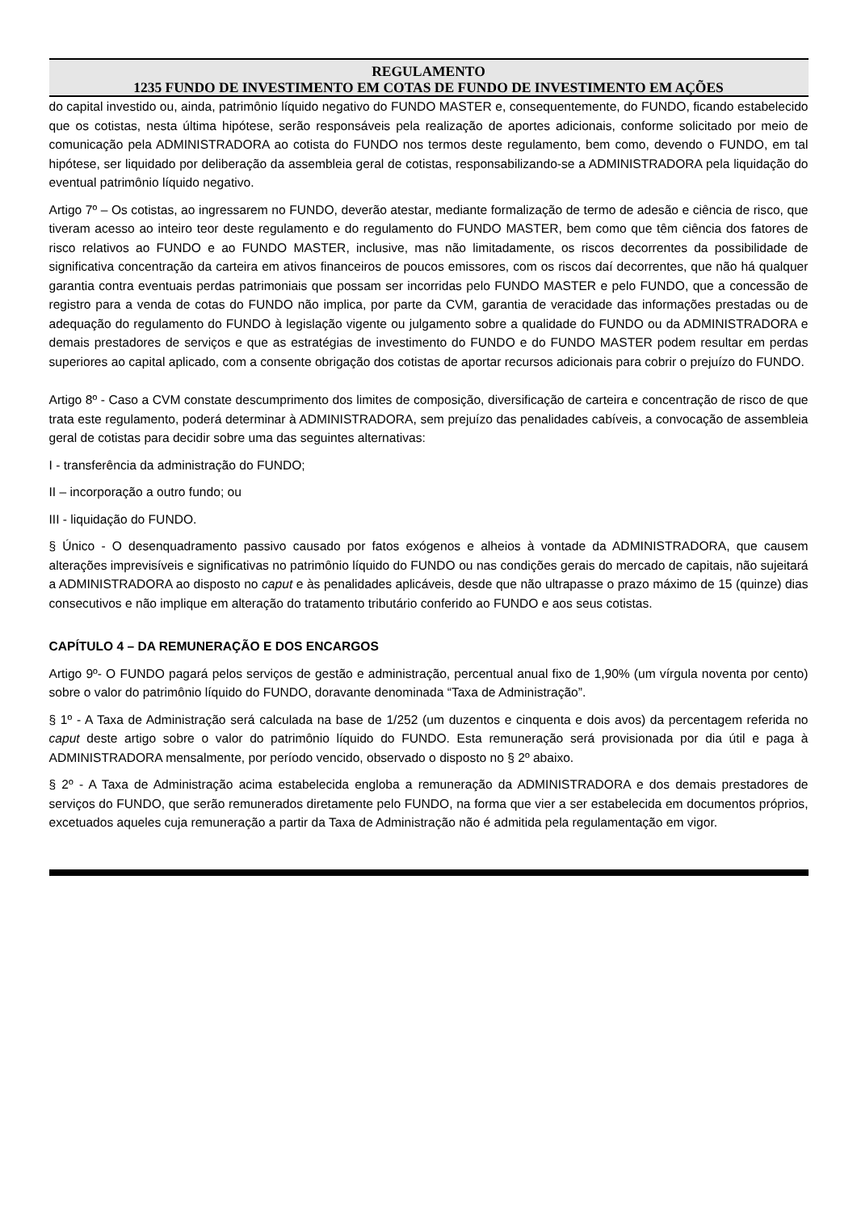REGULAMENTO
1235 FUNDO DE INVESTIMENTO EM COTAS DE FUNDO DE INVESTIMENTO EM AÇÕES
do capital investido ou, ainda, patrimônio líquido negativo do FUNDO MASTER e, consequentemente, do FUNDO, ficando estabelecido que os cotistas, nesta última hipótese, serão responsáveis pela realização de aportes adicionais, conforme solicitado por meio de comunicação pela ADMINISTRADORA ao cotista do FUNDO nos termos deste regulamento, bem como, devendo o FUNDO, em tal hipótese, ser liquidado por deliberação da assembleia geral de cotistas, responsabilizando-se a ADMINISTRADORA pela liquidação do eventual patrimônio líquido negativo.
Artigo 7º – Os cotistas, ao ingressarem no FUNDO, deverão atestar, mediante formalização de termo de adesão e ciência de risco, que tiveram acesso ao inteiro teor deste regulamento e do regulamento do FUNDO MASTER, bem como que têm ciência dos fatores de risco relativos ao FUNDO e ao FUNDO MASTER, inclusive, mas não limitadamente, os riscos decorrentes da possibilidade de significativa concentração da carteira em ativos financeiros de poucos emissores, com os riscos daí decorrentes, que não há qualquer garantia contra eventuais perdas patrimoniais que possam ser incorridas pelo FUNDO MASTER e pelo FUNDO, que a concessão de registro para a venda de cotas do FUNDO não implica, por parte da CVM, garantia de veracidade das informações prestadas ou de adequação do regulamento do FUNDO à legislação vigente ou julgamento sobre a qualidade do FUNDO ou da ADMINISTRADORA e demais prestadores de serviços e que as estratégias de investimento do FUNDO e do FUNDO MASTER podem resultar em perdas superiores ao capital aplicado, com a consente obrigação dos cotistas de aportar recursos adicionais para cobrir o prejuízo do FUNDO.
Artigo 8º - Caso a CVM constate descumprimento dos limites de composição, diversificação de carteira e concentração de risco de que trata este regulamento, poderá determinar à ADMINISTRADORA, sem prejuízo das penalidades cabíveis, a convocação de assembleia geral de cotistas para decidir sobre uma das seguintes alternativas:
I - transferência da administração do FUNDO;
II – incorporação a outro fundo; ou
III - liquidação do FUNDO.
§ Único - O desenquadramento passivo causado por fatos exógenos e alheios à vontade da ADMINISTRADORA, que causem alterações imprevisíveis e significativas no patrimônio líquido do FUNDO ou nas condições gerais do mercado de capitais, não sujeitará a ADMINISTRADORA ao disposto no caput e às penalidades aplicáveis, desde que não ultrapasse o prazo máximo de 15 (quinze) dias consecutivos e não implique em alteração do tratamento tributário conferido ao FUNDO e aos seus cotistas.
CAPÍTULO 4 – DA REMUNERAÇÃO E DOS ENCARGOS
Artigo 9º- O FUNDO pagará pelos serviços de gestão e administração, percentual anual fixo de 1,90% (um vírgula noventa por cento) sobre o valor do patrimônio líquido do FUNDO, doravante denominada “Taxa de Administração”.
§ 1º - A Taxa de Administração será calculada na base de 1/252 (um duzentos e cinquenta e dois avos) da percentagem referida no caput deste artigo sobre o valor do patrimônio líquido do FUNDO. Esta remuneração será provisionada por dia útil e paga à ADMINISTRADORA mensalmente, por período vencido, observado o disposto no § 2º abaixo.
§ 2º - A Taxa de Administração acima estabelecida engloba a remuneração da ADMINISTRADORA e dos demais prestadores de serviços do FUNDO, que serão remunerados diretamente pelo FUNDO, na forma que vier a ser estabelecida em documentos próprios, excetuados aqueles cuja remuneração a partir da Taxa de Administração não é admitida pela regulamentação em vigor.